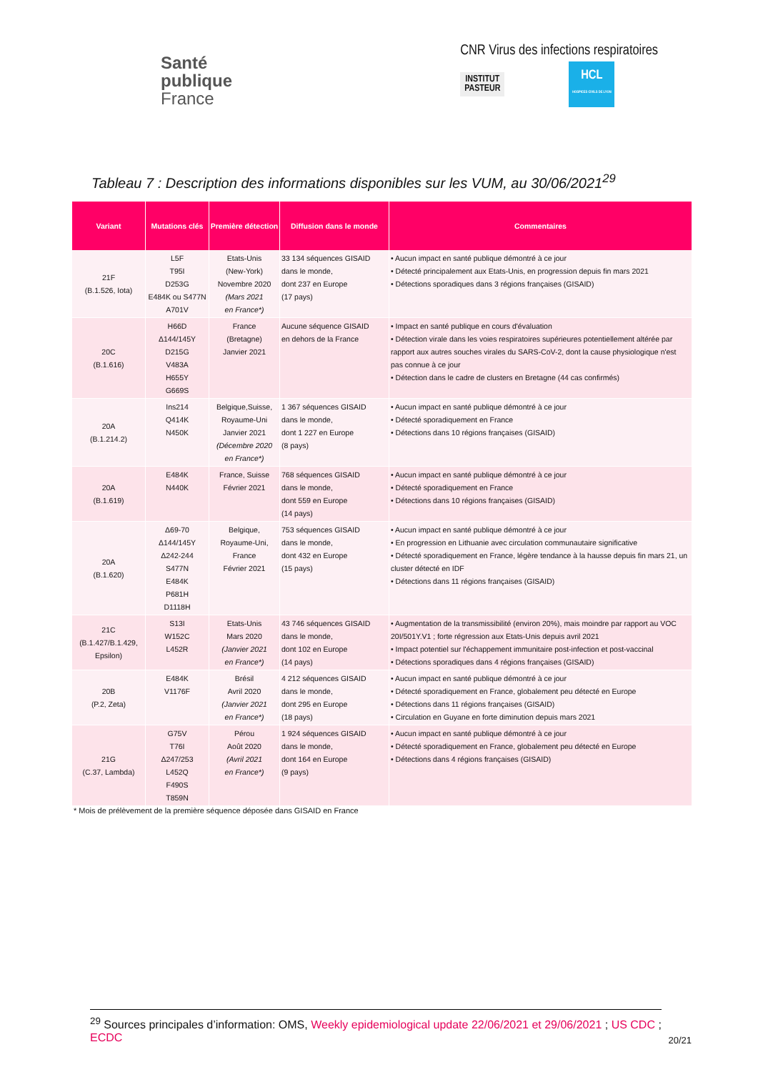Santé
publique
France
CNR Virus des infections respiratoires
INSTITUT
PASTEUR
HCL
HOSPICES CIVILS DE LYON
Tableau 7 : Description des informations disponibles sur les VUM, au 30/06/2021<sup>29</sup>
| Variant | Mutations clés | Première détection | Diffusion dans le monde | Commentaires |
| --- | --- | --- | --- | --- |
| 21F (B.1.526, Iota) | L5F T95I D253G E484K ou S477N A701V | Etats-Unis (New-York) Novembre 2020 (Mars 2021 en France*) | 33 134 séquences GISAID dans le monde, dont 237 en Europe (17 pays) | • Aucun impact en santé publique démontré à ce jour • Détecté principalement aux Etats-Unis, en progression depuis fin mars 2021 • Détections sporadiques dans 3 régions françaises (GISAID) |
| 20C (B.1.616) | H66D Δ144/145Y D215G V483A H655Y G669S | France (Bretagne) Janvier 2021 | Aucune séquence GISAID en dehors de la France | • Impact en santé publique en cours d'évaluation • Détection virale dans les voies respiratoires supérieures potentiellement altérée par rapport aux autres souches virales du SARS-CoV-2, dont la cause physiologique n'est pas connue à ce jour • Détection dans le cadre de clusters en Bretagne (44 cas confirmés) |
| 20A (B.1.214.2) | Ins214 Q414K N450K | Belgique,Suisse, Royaume-Uni Janvier 2021 (Décembre 2020 en France*) | 1 367 séquences GISAID dans le monde, dont 1 227 en Europe (8 pays) | • Aucun impact en santé publique démontré à ce jour • Détecté sporadiquement en France • Détections dans 10 régions françaises (GISAID) |
| 20A (B.1.619) | E484K N440K | France, Suisse Février 2021 | 768 séquences GISAID dans le monde, dont 559 en Europe (14 pays) | • Aucun impact en santé publique démontré à ce jour • Détecté sporadiquement en France • Détections dans 10 régions françaises (GISAID) |
| 20A (B.1.620) | Δ69-70 Δ144/145Y Δ242-244 S477N E484K P681H D1118H | Belgique, Royaume-Uni, France Février 2021 | 753 séquences GISAID dans le monde, dont 432 en Europe (15 pays) | • Aucun impact en santé publique démontré à ce jour • En progression en Lithuanie avec circulation communautaire significative • Détecté sporadiquement en France, légère tendance à la hausse depuis fin mars 21, un cluster détecté en IDF • Détections dans 11 régions françaises (GISAID) |
| 21C (B.1.427/B.1.429, Epsilon) | S13I W152C L452R | Etats-Unis Mars 2020 (Janvier 2021 en France*) | 43 746 séquences GISAID dans le monde, dont 102 en Europe (14 pays) | • Augmentation de la transmissibilité (environ 20%), mais moindre par rapport au VOC 20I/501Y.V1 ; forte régression aux Etats-Unis depuis avril 2021 • Impact potentiel sur l'échappement immunitaire post-infection et post-vaccinal • Détections sporadiques dans 4 régions françaises (GISAID) |
| 20B (P.2, Zeta) | E484K V1176F | Brésil Avril 2020 (Janvier 2021 en France*) | 4 212 séquences GISAID dans le monde, dont 295 en Europe (18 pays) | • Aucun impact en santé publique démontré à ce jour • Détecté sporadiquement en France, globalement peu détecté en Europe • Détections dans 11 régions françaises (GISAID) • Circulation en Guyane en forte diminution depuis mars 2021 |
| 21G (C.37, Lambda) | G75V T76I Δ247/253 L452Q F490S T859N | Pérou Août 2020 (Avril 2021 en France*) | 1 924 séquences GISAID dans le monde, dont 164 en Europe (9 pays) | • Aucun impact en santé publique démontré à ce jour • Détecté sporadiquement en France, globalement peu détecté en Europe • Détections dans 4 régions françaises (GISAID) |
* Mois de prélèvement de la première séquence déposée dans GISAID en France
<sup>29</sup> Sources principales d’information: OMS, Weekly epidemiological update 22/06/2021 et 29/06/2021 ; US CDC ; ECDC
20/21